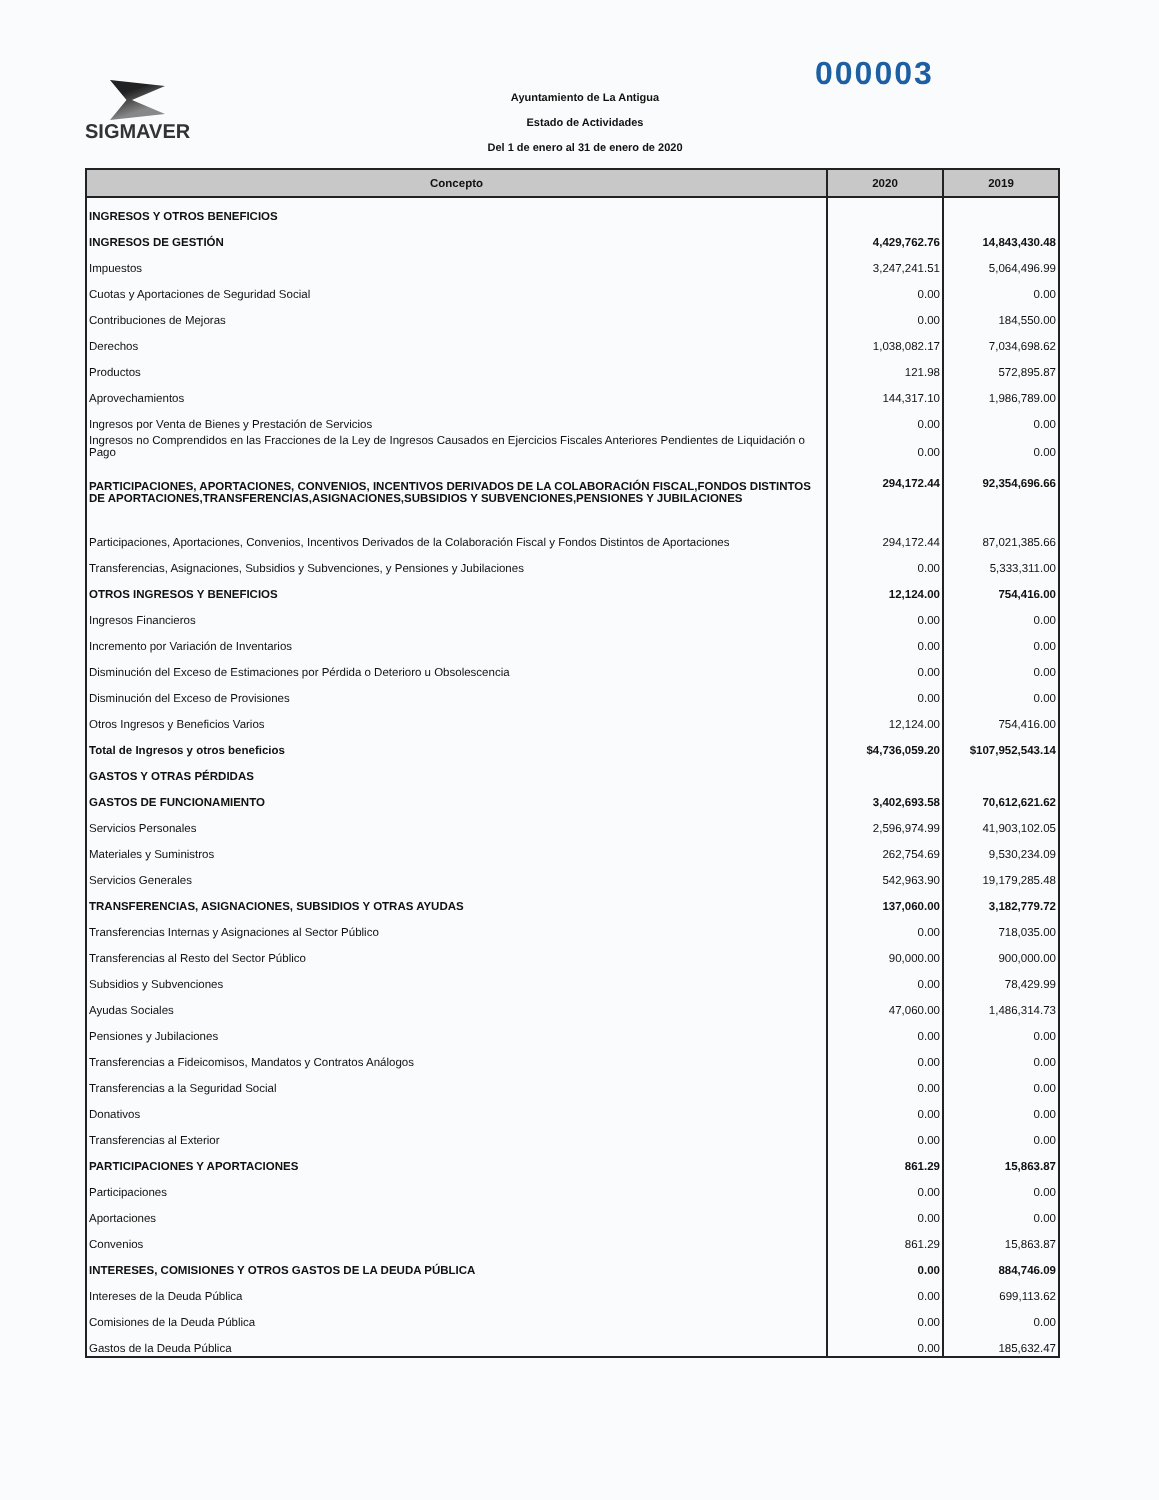SIGMAVER
Ayuntamiento de La Antigua
Estado de Actividades
Del 1 de enero al 31 de enero de 2020
000003
| Concepto | 2020 | 2019 |
| --- | --- | --- |
| INGRESOS Y OTROS BENEFICIOS | | |
| INGRESOS DE GESTIÓN | 4,429,762.76 | 14,843,430.48 |
| Impuestos | 3,247,241.51 | 5,064,496.99 |
| Cuotas y Aportaciones de Seguridad Social | 0.00 | 0.00 |
| Contribuciones de Mejoras | 0.00 | 184,550.00 |
| Derechos | 1,038,082.17 | 7,034,698.62 |
| Productos | 121.98 | 572,895.87 |
| Aprovechamientos | 144,317.10 | 1,986,789.00 |
| Ingresos por Venta de Bienes y Prestación de Servicios | 0.00 | 0.00 |
| Ingresos no Comprendidos en las Fracciones de la Ley de Ingresos Causados en Ejercicios Fiscales Anteriores Pendientes de Liquidación o Pago | 0.00 | 0.00 |
| PARTICIPACIONES, APORTACIONES, CONVENIOS, INCENTIVOS DERIVADOS DE LA COLABORACIÓN FISCAL,FONDOS DISTINTOS DE APORTACIONES,TRANSFERENCIAS,ASIGNACIONES,SUBSIDIOS Y SUBVENCIONES,PENSIONES Y JUBILACIONES | 294,172.44 | 92,354,696.66 |
| Participaciones, Aportaciones, Convenios, Incentivos Derivados de la Colaboración Fiscal y Fondos Distintos de Aportaciones | 294,172.44 | 87,021,385.66 |
| Transferencias, Asignaciones, Subsidios y Subvenciones, y Pensiones y Jubilaciones | 0.00 | 5,333,311.00 |
| OTROS INGRESOS Y BENEFICIOS | 12,124.00 | 754,416.00 |
| Ingresos Financieros | 0.00 | 0.00 |
| Incremento por Variación de Inventarios | 0.00 | 0.00 |
| Disminución del Exceso de Estimaciones por Pérdida o Deterioro u Obsolescencia | 0.00 | 0.00 |
| Disminución del Exceso de Provisiones | 0.00 | 0.00 |
| Otros Ingresos y Beneficios Varios | 12,124.00 | 754,416.00 |
| Total de Ingresos y otros beneficios | $4,736,059.20 | $107,952,543.14 |
| GASTOS Y OTRAS PÉRDIDAS | | |
| GASTOS DE FUNCIONAMIENTO | 3,402,693.58 | 70,612,621.62 |
| Servicios Personales | 2,596,974.99 | 41,903,102.05 |
| Materiales y Suministros | 262,754.69 | 9,530,234.09 |
| Servicios Generales | 542,963.90 | 19,179,285.48 |
| TRANSFERENCIAS, ASIGNACIONES, SUBSIDIOS Y OTRAS AYUDAS | 137,060.00 | 3,182,779.72 |
| Transferencias Internas y Asignaciones al Sector Público | 0.00 | 718,035.00 |
| Transferencias al Resto del Sector Público | 90,000.00 | 900,000.00 |
| Subsidios y Subvenciones | 0.00 | 78,429.99 |
| Ayudas Sociales | 47,060.00 | 1,486,314.73 |
| Pensiones y Jubilaciones | 0.00 | 0.00 |
| Transferencias a Fideicomisos, Mandatos y Contratos Análogos | 0.00 | 0.00 |
| Transferencias a la Seguridad Social | 0.00 | 0.00 |
| Donativos | 0.00 | 0.00 |
| Transferencias al Exterior | 0.00 | 0.00 |
| PARTICIPACIONES Y APORTACIONES | 861.29 | 15,863.87 |
| Participaciones | 0.00 | 0.00 |
| Aportaciones | 0.00 | 0.00 |
| Convenios | 861.29 | 15,863.87 |
| INTERESES, COMISIONES Y OTROS GASTOS DE LA DEUDA PÚBLICA | 0.00 | 884,746.09 |
| Intereses de la Deuda Pública | 0.00 | 699,113.62 |
| Comisiones de la Deuda Pública | 0.00 | 0.00 |
| Gastos de la Deuda Pública | 0.00 | 185,632.47 |